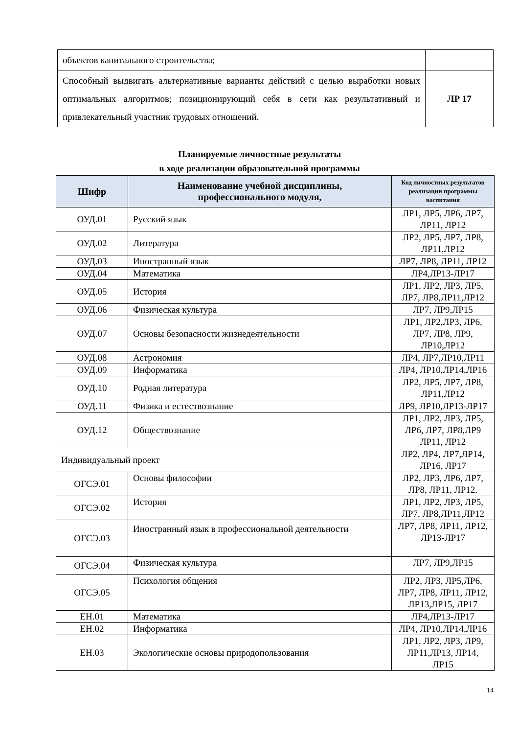| объектов капитального строительства; | |
| Способный выдвигать альтернативные варианты действий с целью выработки новых оптимальных алгоритмов; позиционирующий себя в сети как результативный и привлекательный участник трудовых отношений. | ЛР 17 |
Планируемые личностные результаты
в ходе реализации образовательной программы
| Шифр | Наименование учебной дисциплины, профессионального модуля, | Код личностных результатов реализации программы воспитания |
| --- | --- | --- |
| ОУД.01 | Русский язык | ЛР1, ЛР5, ЛР6, ЛР7, ЛР11, ЛР12 |
| ОУД.02 | Литература | ЛР2, ЛР5, ЛР7, ЛР8, ЛР11,ЛР12 |
| ОУД.03 | Иностранный язык | ЛР7, ЛР8, ЛР11, ЛР12 |
| ОУД.04 | Математика | ЛР4,ЛР13-ЛР17 |
| ОУД.05 | История | ЛР1, ЛР2, ЛР3, ЛР5, ЛР7, ЛР8,ЛР11,ЛР12 |
| ОУД.06 | Физическая культура | ЛР7, ЛР9,ЛР15 |
| ОУД.07 | Основы безопасности жизнедеятельности | ЛР1, ЛР2,ЛР3, ЛР6, ЛР7, ЛР8, ЛР9, ЛР10,ЛР12 |
| ОУД.08 | Астрономия | ЛР4, ЛР7,ЛР10,ЛР11 |
| ОУД.09 | Информатика | ЛР4, ЛР10,ЛР14,ЛР16 |
| ОУД.10 | Родная литература | ЛР2, ЛР5, ЛР7, ЛР8, ЛР11,ЛР12 |
| ОУД.11 | Физика и естествознание | ЛР9, ЛР10,ЛР13-ЛР17 |
| ОУД.12 | Обществознание | ЛР1, ЛР2, ЛР3, ЛР5, ЛР6, ЛР7, ЛР8,ЛР9 ЛР11, ЛР12 |
| Индивидуальный проект | | ЛР2, ЛР4, ЛР7,ЛР14, ЛР16, ЛР17 |
| ОГСЭ.01 | Основы философии | ЛР2, ЛР3, ЛР6, ЛР7, ЛР8, ЛР11, ЛР12. |
| ОГСЭ.02 | История | ЛР1, ЛР2, ЛР3, ЛР5, ЛР7, ЛР8,ЛР11,ЛР12 |
| ОГСЭ.03 | Иностранный язык в профессиональной деятельности | ЛР7, ЛР8, ЛР11, ЛР12, ЛР13-ЛР17 |
| ОГСЭ.04 | Физическая культура | ЛР7, ЛР9,ЛР15 |
| ОГСЭ.05 | Психология общения | ЛР2, ЛР3, ЛР5,ЛР6, ЛР7, ЛР8, ЛР11, ЛР12, ЛР13,ЛР15, ЛР17 |
| ЕН.01 | Математика | ЛР4,ЛР13-ЛР17 |
| ЕН.02 | Информатика | ЛР4, ЛР10,ЛР14,ЛР16 |
| ЕН.03 | Экологические основы природопользования | ЛР1, ЛР2, ЛР3, ЛР9, ЛР11,ЛР13, ЛР14, ЛР15 |
14